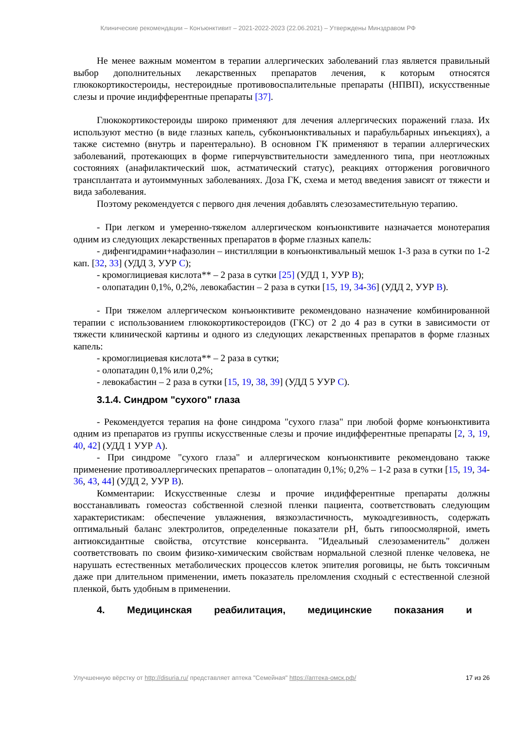Клинические рекомендации – Конъюнктивит – 2021-2022-2023 (22.06.2021) – Утверждены Минздравом РФ
Не менее важным моментом в терапии аллергических заболеваний глаз является правильный выбор дополнительных лекарственных препаратов лечения, к которым относятся глюкокортикостероиды, нестероидные противовоспалительные препараты (НПВП), искусственные слезы и прочие индифферентные препараты [37].
Глюкокортикостероиды широко применяют для лечения аллергических поражений глаза. Их используют местно (в виде глазных капель, субконъюнктивальных и парабульбарных инъекциях), а также системно (внутрь и парентерально). В основном ГК применяют в терапии аллергических заболеваний, протекающих в форме гиперчувствительности замедленного типа, при неотложных состояниях (анафилактический шок, астматический статус), реакциях отторжения роговичного трансплантата и аутоиммунных заболеваниях. Доза ГК, схема и метод введения зависят от тяжести и вида заболевания.
Поэтому рекомендуется с первого дня лечения добавлять слезозаместительную терапию.
- При легком и умеренно-тяжелом аллергическом конъюнктивите назначается монотерапия одним из следующих лекарственных препаратов в форме глазных капель:
- дифенгидрамин+нафазолин – инстилляции в конъюнктивальный мешок 1-3 раза в сутки по 1-2 кап. [32, 33] (УДД 3, УУР C);
- кромоглициевая кислота** – 2 раза в сутки [25] (УДД 1, УУР B);
- олопатадин 0,1%, 0,2%, левокабастин – 2 раза в сутки [15, 19, 34-36] (УДД 2, УУР B).
- При тяжелом аллергическом конъюнктивите рекомендовано назначение комбинированной терапии с использованием глюкокортикостероидов (ГКС) от 2 до 4 раз в сутки в зависимости от тяжести клинической картины и одного из следующих лекарственных препаратов в форме глазных капель:
- кромоглициевая кислота** – 2 раза в сутки;
- олопатадин 0,1% или 0,2%;
- левокабастин – 2 раза в сутки [15, 19, 38, 39] (УДД 5 УУР C).
3.1.4. Синдром "сухого" глаза
- Рекомендуется терапия на фоне синдрома "сухого глаза" при любой форме конъюнктивита одним из препаратов из группы искусственные слезы и прочие индифферентные препараты [2, 3, 19, 40, 42] (УДД 1 УУР A).
- При синдроме "сухого глаза" и аллергическом конъюнктивите рекомендовано также применение противоаллергических препаратов – олопатадин 0,1%; 0,2% – 1-2 раза в сутки [15, 19, 34-36, 43, 44] (УДД 2, УУР B).
Комментарии: Искусственные слезы и прочие индифферентные препараты должны восстанавливать гомеостаз собственной слезной пленки пациента, соответствовать следующим характеристикам: обеспечение увлажнения, вязкоэластичность, мукоадгезивность, содержать оптимальный баланс электролитов, определенные показатели pH, быть гипоосмолярной, иметь антиоксидантные свойства, отсутствие консерванта. "Идеальный слезозаменитель" должен соответствовать по своим физико-химическим свойствам нормальной слезной пленке человека, не нарушать естественных метаболических процессов клеток эпителия роговицы, не быть токсичным даже при длительном применении, иметь показатель преломления сходный с естественной слезной пленкой, быть удобным в применении.
4. Медицинская реабилитация, медицинские показания и
Улучшенную вёрстку от http://disuria.ru/ представляет аптека "Семейная" https://аптека-омск.рф/ 17 из 26